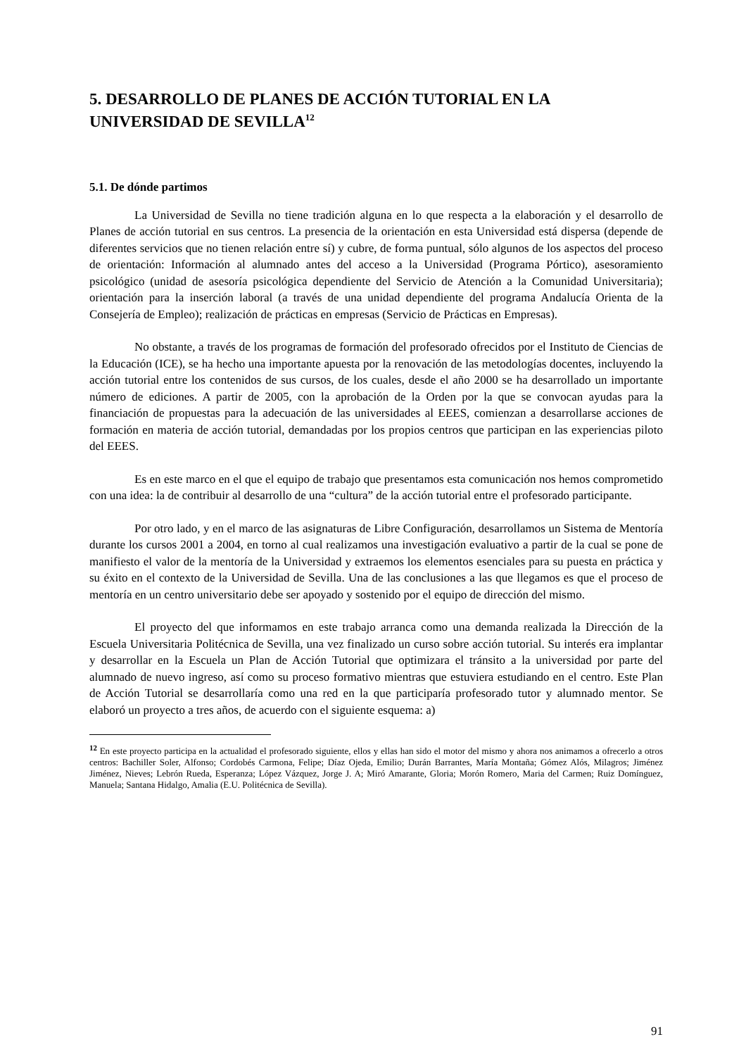5. DESARROLLO DE PLANES DE ACCIÓN TUTORIAL EN LA UNIVERSIDAD DE SEVILLA<sup>12</sup>
5.1. De dónde partimos
La Universidad de Sevilla no tiene tradición alguna en lo que respecta a la elaboración y el desarrollo de Planes de acción tutorial en sus centros. La presencia de la orientación en esta Universidad está dispersa (depende de diferentes servicios que no tienen relación entre sí) y cubre, de forma puntual, sólo algunos de los aspectos del proceso de orientación: Información al alumnado antes del acceso a la Universidad (Programa Pórtico), asesoramiento psicológico (unidad de asesoría psicológica dependiente del Servicio de Atención a la Comunidad Universitaria); orientación para la inserción laboral (a través de una unidad dependiente del programa Andalucía Orienta de la Consejería de Empleo); realización de prácticas en empresas (Servicio de Prácticas en Empresas).
No obstante, a través de los programas de formación del profesorado ofrecidos por el Instituto de Ciencias de la Educación (ICE), se ha hecho una importante apuesta por la renovación de las metodologías docentes, incluyendo la acción tutorial entre los contenidos de sus cursos, de los cuales, desde el año 2000 se ha desarrollado un importante número de ediciones. A partir de 2005, con la aprobación de la Orden por la que se convocan ayudas para la financiación de propuestas para la adecuación de las universidades al EEES, comienzan a desarrollarse acciones de formación en materia de acción tutorial, demandadas por los propios centros que participan en las experiencias piloto del EEES.
Es en este marco en el que el equipo de trabajo que presentamos esta comunicación nos hemos comprometido con una idea: la de contribuir al desarrollo de una “cultura” de la acción tutorial entre el profesorado participante.
Por otro lado, y en el marco de las asignaturas de Libre Configuración, desarrollamos un Sistema de Mentoría durante los cursos 2001 a 2004, en torno al cual realizamos una investigación evaluativo a partir de la cual se pone de manifiesto el valor de la mentoría de la Universidad y extraemos los elementos esenciales para su puesta en práctica y su éxito en el contexto de la Universidad de Sevilla. Una de las conclusiones a las que llegamos es que el proceso de mentoría en un centro universitario debe ser apoyado y sostenido por el equipo de dirección del mismo.
El proyecto del que informamos en este trabajo arranca como una demanda realizada la Dirección de la Escuela Universitaria Politécnica de Sevilla, una vez finalizado un curso sobre acción tutorial. Su interés era implantar y desarrollar en la Escuela un Plan de Acción Tutorial que optimizara el tránsito a la universidad por parte del alumnado de nuevo ingreso, así como su proceso formativo mientras que estuviera estudiando en el centro. Este Plan de Acción Tutorial se desarrollaría como una red en la que participaría profesorado tutor y alumnado mentor. Se elaboró un proyecto a tres años, de acuerdo con el siguiente esquema: a)
<sup>12</sup> En este proyecto participa en la actualidad el profesorado siguiente, ellos y ellas han sido el motor del mismo y ahora nos animamos a ofrecerlo a otros centros: Bachiller Soler, Alfonso; Cordobés Carmona, Felipe; Díaz Ojeda, Emilio; Durán Barrantes, María Montaña; Gómez Alós, Milagros; Jiménez Jiménez, Nieves; Lebrón Rueda, Esperanza; López Vázquez, Jorge J. A; Miró Amarante, Gloria; Morón Romero, Maria del Carmen; Ruiz Domínguez, Manuela; Santana Hidalgo, Amalia (E.U. Politécnica de Sevilla).
91